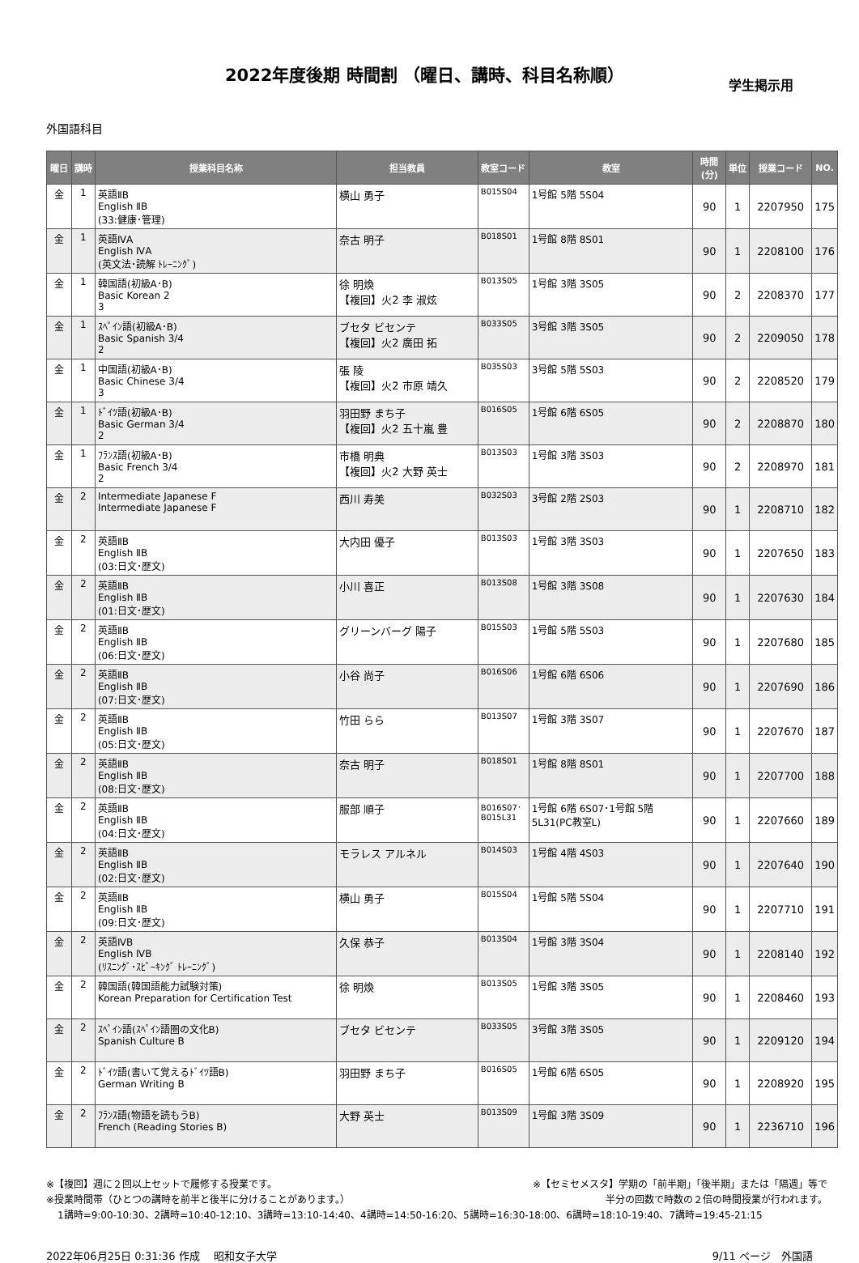2022年度後期 時間割 （曜日、講時、科目名称順）
学生掲示用
外国語科目
| 曜日 | 講時 | 授業科目名称 | 担当教員 | 教室コード | 教室 | 時間(分) | 単位 | 授業コード | NO. |
| --- | --- | --- | --- | --- | --- | --- | --- | --- | --- |
| 金 | 1 | 英語ⅡB English ⅡB (33:健康･管理) | 横山 勇子 | B015S04 | 1号館 5階 5S04 | 90 | 1 | 2207950 | 175 |
| 金 | 1 | 英語ⅣA English ⅣA (英文法･読解 ﾄﾚｰﾆﾝｸﾞ) | 奈古 明子 | B018S01 | 1号館 8階 8S01 | 90 | 1 | 2208100 | 176 |
| 金 | 1 | 韓国語(初級A･B) Basic Korean 2 3 | 徐 明煥 【複回】火2 李 淑炫 | B013S05 | 1号館 3階 3S05 | 90 | 2 | 2208370 | 177 |
| 金 | 1 | ｽﾍﾟｲﾝ語(初級A･B) Basic Spanish 3/4 2 | ブセタ ビセンテ 【複回】火2 廣田 拓 | B033S05 | 3号館 3階 3S05 | 90 | 2 | 2209050 | 178 |
| 金 | 1 | 中国語(初級A･B) Basic Chinese 3/4 3 | 張 陵 【複回】火2 市原 靖久 | B035S03 | 3号館 5階 5S03 | 90 | 2 | 2208520 | 179 |
| 金 | 1 | ﾄﾞｲﾂ語(初級A･B) Basic German 3/4 2 | 羽田野 まち子 【複回】火2 五十嵐 豊 | B016S05 | 1号館 6階 6S05 | 90 | 2 | 2208870 | 180 |
| 金 | 1 | ﾌﾗﾝｽ語(初級A･B) Basic French 3/4 2 | 市橋 明典 【複回】火2 大野 英士 | B013S03 | 1号館 3階 3S03 | 90 | 2 | 2208970 | 181 |
| 金 | 2 | Intermediate Japanese F Intermediate Japanese F | 西川 寿美 | B032S03 | 3号館 2階 2S03 | 90 | 1 | 2208710 | 182 |
| 金 | 2 | 英語ⅡB English ⅡB (03:日文･歴文) | 大内田 優子 | B013S03 | 1号館 3階 3S03 | 90 | 1 | 2207650 | 183 |
| 金 | 2 | 英語ⅡB English ⅡB (01:日文･歴文) | 小川 喜正 | B013S08 | 1号館 3階 3S08 | 90 | 1 | 2207630 | 184 |
| 金 | 2 | 英語ⅡB English ⅡB (06:日文･歴文) | グリーンバーグ 陽子 | B015S03 | 1号館 5階 5S03 | 90 | 1 | 2207680 | 185 |
| 金 | 2 | 英語ⅡB English ⅡB (07:日文･歴文) | 小谷 尚子 | B016S06 | 1号館 6階 6S06 | 90 | 1 | 2207690 | 186 |
| 金 | 2 | 英語ⅡB English ⅡB (05:日文･歴文) | 竹田 らら | B013S07 | 1号館 3階 3S07 | 90 | 1 | 2207670 | 187 |
| 金 | 2 | 英語ⅡB English ⅡB (08:日文･歴文) | 奈古 明子 | B018S01 | 1号館 8階 8S01 | 90 | 1 | 2207700 | 188 |
| 金 | 2 | 英語ⅡB English ⅡB (04:日文･歴文) | 服部 順子 | B016S07･ B015L31 | 1号館 6階 6S07･1号館 5階 5L31(PC教室L) | 90 | 1 | 2207660 | 189 |
| 金 | 2 | 英語ⅡB English ⅡB (02:日文･歴文) | モラレス アルネル | B014S03 | 1号館 4階 4S03 | 90 | 1 | 2207640 | 190 |
| 金 | 2 | 英語ⅡB English ⅡB (09:日文･歴文) | 横山 勇子 | B015S04 | 1号館 5階 5S04 | 90 | 1 | 2207710 | 191 |
| 金 | 2 | 英語ⅣB English ⅣB (ﾘｽﾆﾝｸﾞ･ｽﾋﾟｰｷﾝｸﾞ ﾄﾚｰﾆﾝｸﾞ) | 久保 恭子 | B013S04 | 1号館 3階 3S04 | 90 | 1 | 2208140 | 192 |
| 金 | 2 | 韓国語(韓国語能力試験対策) Korean Preparation for Certification Test | 徐 明煥 | B013S05 | 1号館 3階 3S05 | 90 | 1 | 2208460 | 193 |
| 金 | 2 | ｽﾍﾟｲﾝ語(ｽﾍﾟｲﾝ語圏の文化B) Spanish Culture B | ブセタ ビセンテ | B033S05 | 3号館 3階 3S05 | 90 | 1 | 2209120 | 194 |
| 金 | 2 | ﾄﾞｲﾂ語(書いて覚えるﾄﾞｲﾂ語B) German Writing B | 羽田野 まち子 | B016S05 | 1号館 6階 6S05 | 90 | 1 | 2208920 | 195 |
| 金 | 2 | ﾌﾗﾝｽ語(物語を読もうB) French (Reading Stories B) | 大野 英士 | B013S09 | 1号館 3階 3S09 | 90 | 1 | 2236710 | 196 |
※【複回】週に２回以上セットで履修する授業です。 ※【セミセメスタ】学期の「前半期」「後半期」または「隔週」等で
※授業時間帯（ひとつの講時を前半と後半に分けることがあります。） 半分の回数で時数の２倍の時間授業が行われます。
1講時=9:00-10:30、2講時=10:40-12:10、3講時=13:10-14:40、4講時=14:50-16:20、5講時=16:30-18:00、6講時=18:10-19:40、7講時=19:45-21:15
2022年06月25日 0:31:36 作成　 昭和女子大学 9/11 ページ　外国語